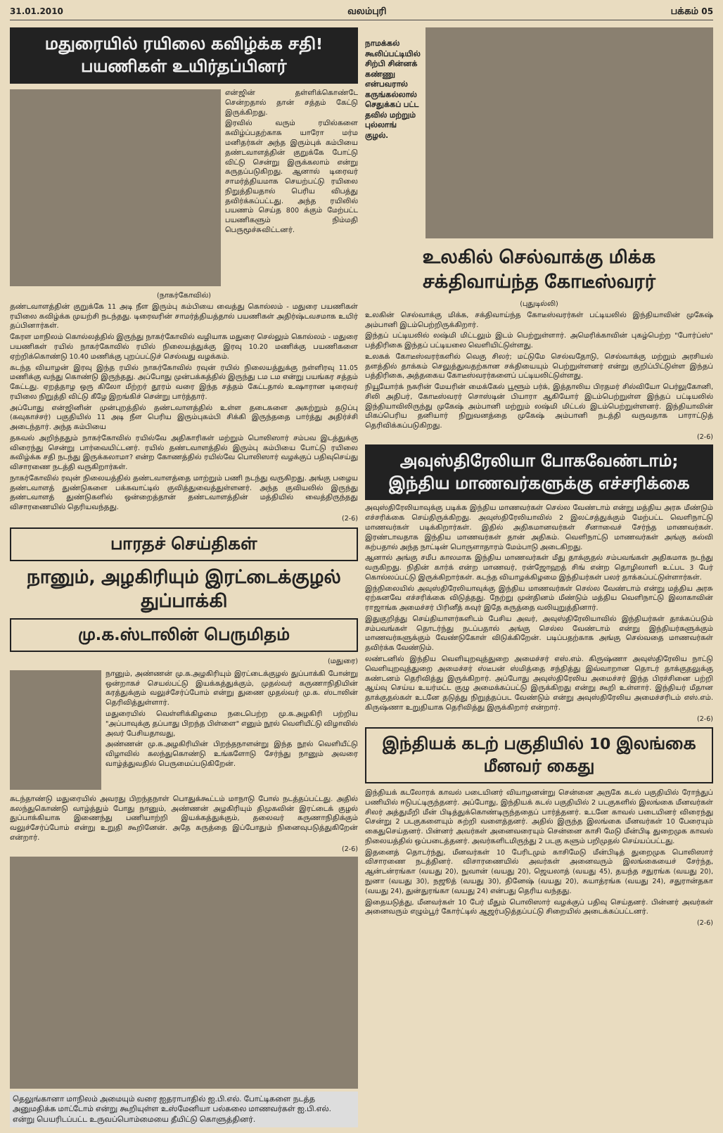31.01.2010 வலம்புரி பக்கம் 05
மதுரையில் ரயிலை கவிழ்க்க சதி! பயணிகள் உயிர்தப்பினர்
என்ஜின் தள்ளிக்கொண்டே சென்றதால் தான் சத்தம் கேட்டு இருக்கிறது.
இரவில் வரும் ரயில்களை கவிழ்ப்பதற்காக யாரோ மர்ம மனிதர்கள் அந்த இரும்புக் கம்பியை தண்டவாளத்தின் குறுக்கே போட்டு விட்டு சென்று இருக்கலாம் என்று கருதப்படுகிறது. ஆனால் டிரைவர் சாமர்த்தியமாக செயற்பட்டு ரயிலை நிறுத்தியதால் பெரிய விபத்து தவிர்க்கப்பட்டது. அந்த ரயிலில் பயணம் செய்த 800 க்கும் மேற்பட்ட பயணிகளும் நிம்மதி பெருமூச்சுவிட்டனர்.
(நாகர்கோவில்)
தண்டவாளத்தின் குறுக்கே 11 அடி நீள இரும்பு கம்பியை வைத்து கொல்லம் - மதுரை பயணிகள் ரயிலை கவிழ்க்க முயற்சி நடந்தது. டிரைவரின் சாமர்த்தியத்தால் பயணிகள் அதிர்ஷ்டவசமாக உயிர் தப்பினார்கள்.
கேரள மாநிலம் கொல்லத்தில் இருந்து நாகர்கோவில் வழியாக மதுரை செல்லும் கொல்லம் - மதுரை பயணிகள் ரயில் நாகர்கோவில் ரயில் நிலையத்துக்கு இரவு 10.20 மணிக்கு பயணிகளை ஏற்றிக்கொண்டு 10.40 மணிக்கு புறப்பட்டுச் செல்வது வழக்கம்.
கடந்த வியாழன் இரவு இந்த ரயில் நாகர்கோவில் ரவுன் ரயில் நிலையத்துக்கு நள்ளிரவு 11.05 மணிக்கு வந்து கொண்டு இருந்தது. அப்போது முன்பக்கத்தில் இருந்து டம டம என்று பயங்கர சத்தம் கேட்டது. ஏறத்தாழ ஒரு கிலோ மீற்றர் தூரம் வரை இந்த சத்தம் கேட்டதால் உஷாரான டிரைவர் ரயிலை நிறுத்தி விட்டு கீழே இறங்கிச் சென்று பார்த்தார்.
அப்போது என்ஜினின் முன்புறத்தில் தண்டவாளத்தில் உள்ள தடைகளை அகற்றும் தடுப்பு (கவுகாச்சர்) பகுதியில் 11 அடி நீள பெரிய இரும்புகம்பி சிக்கி இருந்ததை பார்த்து அதிர்ச்சி அடைந்தார். அந்த கம்பியை
தகவல் அறிந்ததும் நாகர்கோவில் ரயில்வே அதிகாரிகள் மற்றும் பொலிஸார் சம்பவ இடத்துக்கு விரைந்து சென்று பார்வையிட்டனர். ரயில் தண்டவாளத்தில் இரும்பு கம்பியை போட்டு ரயிலை கவிழ்க்க சதி நடந்து இருக்கலாமா? என்ற கோணத்தில் ரயில்வே பொலிஸார் வழக்குப் பதிவுசெய்து விசாரணை நடத்தி வருகிறார்கள்.
நாகர்கோவில் ரவுன் நிலையத்தில் தண்டவாளத்தை மாற்றும் பணி நடந்து வருகிறது. அங்கு பழைய தண்டவாளத் துண்டுகளை பக்கவாட்டில் குவித்துவைத்துள்ளனர். அந்த குவியலில் இருந்து தண்டவாளத் துண்டுகளில் ஒன்றைத்தான் தண்டவாளத்தின் மத்தியில் வைத்திருந்தது விசாரணையில் தெரியவந்தது.
(2-6)
பாரதச் செய்திகள்
நானும், அழகிரியும் இரட்டைக்குழல் துப்பாக்கி
மு.க.ஸ்டாலின் பெருமிதம்
(மதுரை)
நானும், அண்ணன் மு.க.அழகிரியும் இரட்டைக்குழல் துப்பாக்கி போன்று ஒன்றாகச் செயல்பட்டு இயக்கத்துக்கும், முதல்வர் கருணாநிதியின் கரத்துக்கும் வலுச்சேர்ப்போம் என்று துணை முதல்வர் மு.க. ஸ்டாலின் தெரிவித்துள்ளார்.
மதுரையில் வெள்ளிக்கிழமை நடைபெற்ற மு.க.அழகிரி பற்றிய "அப்பாவுக்கு தப்பாது பிறந்த பிள்ளை" எனும் நூல் வெளியீட்டு விழாவில் அவர் பேசியதாவது,
அண்ணன் மு.க.அழகிரியின் பிறந்தநாளன்று இந்த நூல் வெளியீட்டு விழாவில் கலந்துகொண்டு உங்களோடு சேர்ந்து நானும் அவரை வாழ்த்துவதில் பெருமைப்படுகிறேன்.
கடந்தாண்டு மதுரையில் அவரது பிறந்தநாள் பொதுக்கூட்டம் மாநாடு போல் நடத்தப்பட்டது. அதில் கலந்துகொண்டு வாழ்த்தும் போது நானும், அண்ணன் அழகிரியும் திமுகவின் இரட்டைக் குழல் துப்பாக்கியாக இணைந்து பணியாற்றி இயக்கத்துக்கும், தலைவர் கருணாநிதிக்கும் வலுச்சேர்ப்போம் என்று உறுதி கூறினேன். அதே கருத்தை இப்போதும் நினைவுபடுத்துகிறேன் என்றார்.
(2-6)
தெலுங்கானா மாநிலம் அமையும் வரை ஐதராபாதில் ஐ.பி.எல். போட்டிகளை நடத்த அனுமதிக்க மாட்டோம் என்று கூறியுள்ள உஸ்மேனியா பல்கலை மாணவர்கள் ஐ.பி.எல். என்று பெயரிடப்பட்ட உருவப்பொம்மையை தீயிட்டு கொளுத்தினர்.
நாமக்கல் கூலிப்பட்டியில் சிற்பி சின்னக் கண்ணு என்பவரால் கருங்கல்லால் செதுக்கப் பட்ட தவில் மற்றும் புல்லாங் குழல்.
உலகில் செல்வாக்கு மிக்க சக்திவாய்ந்த கோடீஸ்வரர்
(புதுடில்லி)
உலகின் செல்வாக்கு மிக்க, சக்திவாய்ந்த கோடீஸ்வரர்கள் பட்டியலில் இந்தியாவின் முகேஷ் அம்பானி இடம்பெற்றிருக்கிறார்.
இந்தப் பட்டியலில் லஷ்மி மிட்டலும் இடம் பெற்றுள்ளார். அமெரிக்காவின் புகழ்பெற்ற "போர்ப்ஸ்" பத்திரிகை இந்தப் பட்டியலை வெளியிட்டுள்ளது.
உலகக் கோடீஸ்வரர்களில் வெகு சிலர்; மட்டுமே செல்வதோடு, செல்வாக்கு மற்றும் அரசியல் தளத்தில் தாக்கம் செலுத்துவதற்கான சக்தியையும் பெற்றுள்ளனர் என்று குறிப்பிட்டுள்ள இந்தப் பத்திரிகை, அத்தகைய கோடீஸ்வரர்களைப் பட்டியலிட்டுள்ளது.
நியூயோர்க் நகரின் மேயரின் மைக்கேல் பூளூம் பர்க், இத்தாலிய பிரதமர் சில்வியோ பெர்லுகோனி, சிலி அதிபர், கோடீஸ்வரர் சொஸ்டின் பியாரா ஆகியோர் இடம்பெற்றுள்ள இந்தப் பட்டியலில் இந்தியாவிலிருந்து முகேஷ் அம்பானி மற்றும் லஷ்மி மிட்டல் இடம்பெற்றுள்ளனர். இந்தியாவின் மிகப்பெரிய தனியார் நிறுவனத்தை முகேஷ் அம்பானி நடத்தி வருவதாக பாராட்டுத் தெரிவிக்கப்படுகிறது.
(2-6)
அவுஸ்திரேலியா போகவேண்டாம்; இந்திய மாணவர்களுக்கு எச்சரிக்கை
அவுஸ்திரேலியாவுக்கு படிக்க இந்திய மாணவர்கள் செல்ல வேண்டாம் என்று மத்திய அரசு மீண்டும் எச்சரிக்கை செய்திருக்கிறது. அவுஸ்திரேலியாவில் 2 இலட்சத்துக்கும் மேற்பட்ட வெளிநாட்டு மாணவர்கள் படிக்கிறார்கள். இதில் அதிகமானவர்கள் சீனாவைச் சேர்ந்த மாணவர்கள். இரண்டாவதாக இந்திய மாணவர்கள் தான் அதிகம். வெளிநாட்டு மாணவர்கள் அங்கு கல்வி கற்பதால் அந்த நாட்டின் பொருளாதாரம் மேம்பாடு அடைகிறது.
ஆனால் அங்கு சமீப காலமாக இந்திய மாணவர்கள் மீது தாக்குதல் சம்பவங்கள் அதிகமாக நடந்து வருகிறது. நிதின் கார்க் என்ற மாணவர், ரன்ஜோஹத் சிங் என்ற தொழிலாளி உட்பட 3 பேர் கொல்லப்பட்டு இருக்கிறார்கள். கடந்த வியாழக்கிழமை இந்தியர்கள் பலர் தாக்கப்பட்டுள்ளார்கள்.
இந்நிலையில் அவுஸ்திரேலியாவுக்கு இந்திய மாணவர்கள் செல்ல வேண்டாம் என்று மத்திய அரசு ஏற்கனவே எச்சரிக்கை விடுத்தது. நேற்று முன்தினம் மீண்டும் மத்திய வெளிநாட்டு இலாகாவின் ராஜாங்க அமைச்சர் பிரினீத் கவுர் இதே கருத்தை வலியுறுத்தினார்.
இதுகுறித்து செய்தியாளர்களிடம் பேசிய அவர், அவுஸ்திரேலியாவில் இந்தியர்கள் தாக்கப்படும் சம்பவங்கள் தொடர்ந்து நடப்பதால் அங்கு செல்ல வேண்டாம் என்று இந்தியர்களுக்கும் மாணவர்களுக்கும் வேண்டுகோள் விடுக்கிறேன். படிப்பதற்காக அங்கு செல்வதை மாணவர்கள் தவிர்க்க வேண்டும்.
லண்டனில் இந்திய வெளியுறவுத்துறை அமைச்சர் எஸ்.எம். கிருஷ்ணா அவுஸ்திரேலிய நாட்டு வெளியுறவுத்துறை அமைச்சர் ஸ்டீபன் ஸ்மித்தை சந்தித்து இவ்வாறான தொடர் தாக்குதலுக்கு கண்டனம் தெரிவித்து இருக்கிறார். அப்போது அவுஸ்திரேலிய அமைச்சர் இந்த பிரச்சினை பற்றி ஆய்வு செய்ய உயர்மட்ட குழு அமைக்கப்பட்டு இருக்கிறது என்று கூறி உள்ளார். இந்தியர் மீதான தாக்குதல்கள் உடனே தடுத்து நிறுத்தப்பட வேண்டும் என்று அவுஸ்திரேலிய அமைச்சரிடம் எஸ்.எம். கிருஷ்ணா உறுதியாக தெரிவித்து இருக்கிறார் என்றார்.
(2-6)
இந்தியக் கடற் பகுதியில் 10 இலங்கை மீனவர் கைது
இந்தியக் கடலோரக் காவல் படையினர் வியாழனன்று சென்னை அருகே கடல் பகுதியில் ரோந்துப் பணியில் ஈடுபட்டிருந்தனர். அப்போது, இந்தியக் கடல் பகுதியில் 2 படகுகளில் இலங்கை மீனவர்கள் சிலர் அத்துமீறி மீன் பிடித்துக்கொண்டிருந்ததைப் பார்த்தனர். உடனே காவல் படையினர் விரைந்து சென்று 2 படகுகளையும் சுற்றி வளைத்தனர். அதில் இருந்த இலங்கை மீனவர்கள் 10 பேரையும் கைதுசெய்தனர். பின்னர் அவர்கள் அனைவரையும் சென்னை காசி மேடு மீன்பிடி துறைமுக காவல் நிலையத்தில் ஒப்படைத்தனர். அவர்களிடமிருந்து 2 படகு களும் பறிமுதல் செய்யப்பட்டது.
இதனைத் தொடர்ந்து, மீனவர்கள் 10 பேரிடமும் காசிமேடு மீன்பிடித் துறைமுக பொலிஸார் விசாரணை நடத்தினர். விசாரணையில் அவர்கள் அனைவரும் இலங்கையைச் சேர்ந்த, ஆன்டன்ரங்கா (வயது 20), நுவான் (வயது 20), ஜெயலாத் (வயது 45), தயந்த சதுரங்க (வயது 20), நுனா (வயது 30), நஜூத் (வயது 30), தினேஷ் (வயது 20), கயாத்ரங்க (வயது 24), சதுரான்தகா (வயது 24), துன்துரங்கா (வயது 24) என்பது தெரிய வந்தது.
இதையடுத்து, மீனவர்கள் 10 பேர் மீதும் பொலிஸார் வழக்குப் பதிவு செய்தனர். பின்னர் அவர்கள் அனைவரும் எழும்பூர் கோர்ட்டில் ஆஜர்படுத்தப்பட்டு சிறையில் அடைக்கப்பட்டனர்.
(2-6)